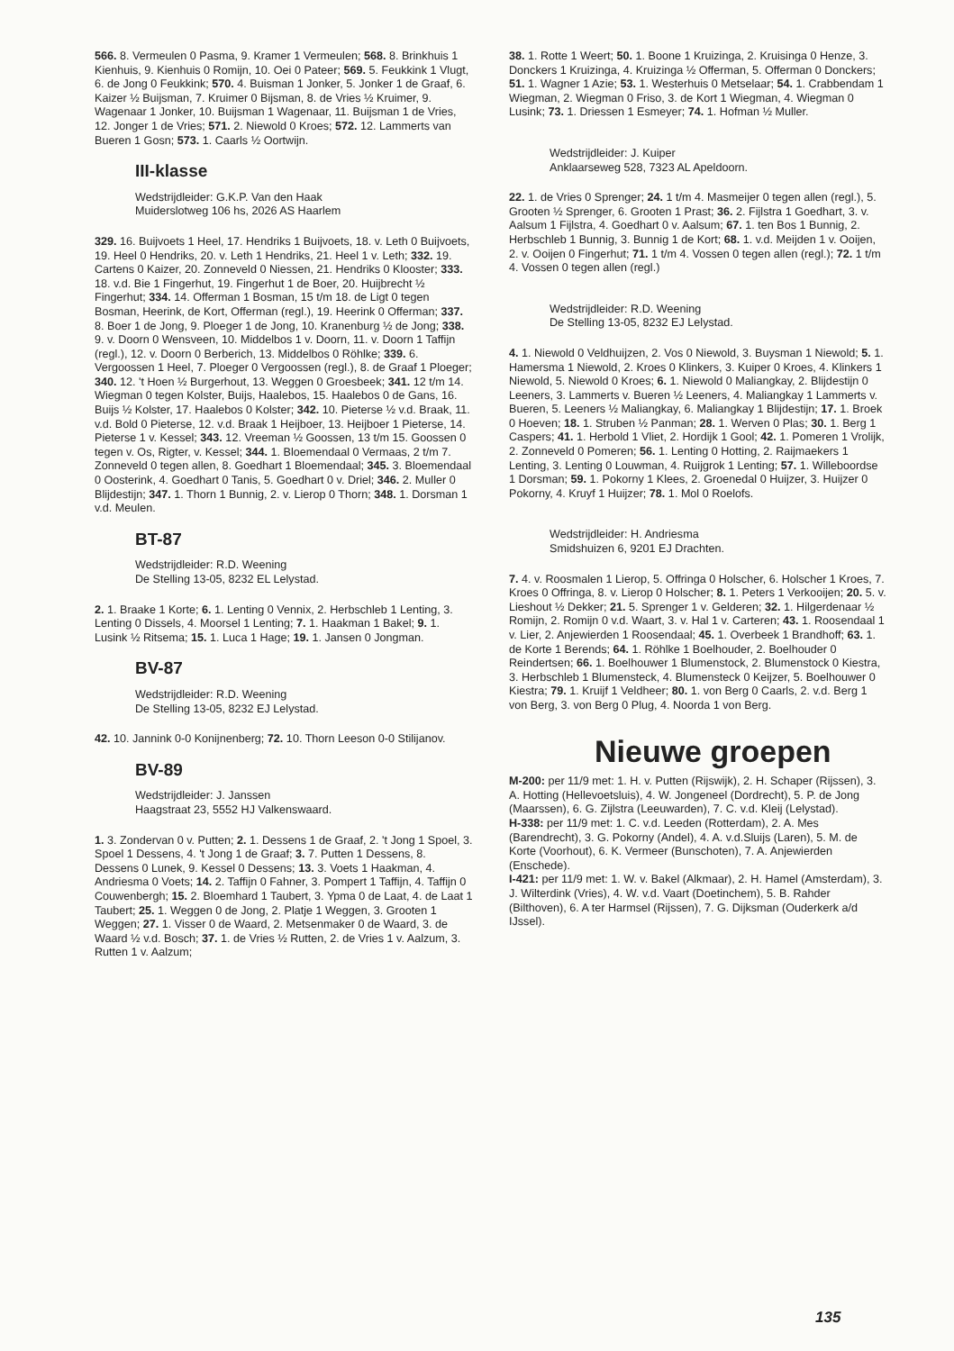566. 8. Vermeulen 0 Pasma, 9. Kramer 1 Vermeulen; 568. 8. Brinkhuis 1 Kienhuis, 9. Kienhuis 0 Romijn, 10. Oei 0 Pateer; 569. 5. Feukkink 1 Vlugt, 6. de Jong 0 Feukkink; 570. 4. Buisman 1 Jonker, 5. Jonker 1 de Graaf, 6. Kaizer ½ Buijsman, 7. Kruimer 0 Bijsman, 8. de Vries ½ Kruimer, 9. Wagenaar 1 Jonker, 10. Buijsman 1 Wagenaar, 11. Buijsman 1 de Vries, 12. Jonger 1 de Vries; 571. 2. Niewold 0 Kroes; 572. 12. Lammerts van Bueren 1 Gosn; 573. 1. Caarls ½ Oortwijn.
III-klasse
Wedstrijdleider: G.K.P. Van den Haak
Muiderslotweg 106 hs, 2026 AS Haarlem
329. 16. Buijvoets 1 Heel, 17. Hendriks 1 Buijvoets, 18. v. Leth 0 Buijvoets, 19. Heel 0 Hendriks, 20. v. Leth 1 Hendriks, 21. Heel 1 v. Leth; 332. 19. Cartens 0 Kaizer, 20. Zonneveld 0 Niessen, 21. Hendriks 0 Klooster; 333. 18. v.d. Bie 1 Fingerhut, 19. Fingerhut 1 de Boer, 20. Huijbrecht ½ Fingerhut; 334. 14. Offerman 1 Bosman, 15 t/m 18. de Ligt 0 tegen Bosman, Heerink, de Kort, Offerman (regl.), 19. Heerink 0 Offerman; 337. 8. Boer 1 de Jong, 9. Ploeger 1 de Jong, 10. Kranenburg ½ de Jong; 338. 9. v. Doorn 0 Wensveen, 10. Middelbos 1 v. Doorn, 11. v. Doorn 1 Taffijn (regl.), 12. v. Doorn 0 Berberich, 13. Middelbos 0 Röhlke; 339. 6. Vergoossen 1 Heel, 7. Ploeger 0 Vergoossen (regl.), 8. de Graaf 1 Ploeger; 340. 12. 't Hoen ½ Burgerhout, 13. Weggen 0 Groesbeek; 341. 12 t/m 14. Wiegman 0 tegen Kolster, Buijs, Haalebos, 15. Haalebos 0 de Gans, 16. Buijs ½ Kolster, 17. Haalebos 0 Kolster; 342. 10. Pieterse ½ v.d. Braak, 11. v.d. Bold 0 Pieterse, 12. v.d. Braak 1 Heijboer, 13. Heijboer 1 Pieterse, 14. Pieterse 1 v. Kessel; 343. 12. Vreeman ½ Goossen, 13 t/m 15. Goossen 0 tegen v. Os, Rigter, v. Kessel; 344. 1. Bloemendaal 0 Vermaas, 2 t/m 7. Zonneveld 0 tegen allen, 8. Goedhart 1 Bloemendaal; 345. 3. Bloemendaal 0 Oosterink, 4. Goedhart 0 Tanis, 5. Goedhart 0 v. Driel; 346. 2. Muller 0 Blijdestijn; 347. 1. Thorn 1 Bunnig, 2. v. Lierop 0 Thorn; 348. 1. Dorsman 1 v.d. Meulen.
BT-87
Wedstrijdleider: R.D. Weening
De Stelling 13-05, 8232 EL Lelystad.
2. 1. Braake 1 Korte; 6. 1. Lenting 0 Vennix, 2. Herbschleb 1 Lenting, 3. Lenting 0 Dissels, 4. Moorsel 1 Lenting; 7. 1. Haakman 1 Bakel; 9. 1. Lusink ½ Ritsema; 15. 1. Luca 1 Hage; 19. 1. Jansen 0 Jongman.
BV-87
Wedstrijdleider: R.D. Weening
De Stelling 13-05, 8232 EJ Lelystad.
42. 10. Jannink 0-0 Konijnenberg; 72. 10. Thorn Leeson 0-0 Stilijanov.
BV-89
Wedstrijdleider: J. Janssen
Haagstraat 23, 5552 HJ Valkenswaard.
1. 3. Zondervan 0 v. Putten; 2. 1. Dessens 1 de Graaf, 2. 't Jong 1 Spoel, 3. Spoel 1 Dessens, 4. 't Jong 1 de Graaf; 3. 7. Putten 1 Dessens, 8. Dessens 0 Lunek, 9. Kessel 0 Dessens; 13. 3. Voets 1 Haakman, 4. Andriesma 0 Voets; 14. 2. Taffijn 0 Fahner, 3. Pompert 1 Taffijn, 4. Taffijn 0 Couwenbergh; 15. 2. Bloemhard 1 Taubert, 3. Ypma 0 de Laat, 4. de Laat 1 Taubert; 25. 1. Weggen 0 de Jong, 2. Platje 1 Weggen, 3. Grooten 1 Weggen; 27. 1. Visser 0 de Waard, 2. Metsenmaker 0 de Waard, 3. de Waard ½ v.d. Bosch; 37. 1. de Vries ½ Rutten, 2. de Vries 1 v. Aalzum, 3. Rutten 1 v. Aalzum;
38. 1. Rotte 1 Weert; 50. 1. Boone 1 Kruizinga, 2. Kruisinga 0 Henze, 3. Donckers 1 Kruizinga, 4. Kruizinga ½ Offerman, 5. Offerman 0 Donckers; 51. 1. Wagner 1 Azie; 53. 1. Westerhuis 0 Metselaar; 54. 1. Crabbendam 1 Wiegman, 2. Wiegman 0 Friso, 3. de Kort 1 Wiegman, 4. Wiegman 0 Lusink; 73. 1. Driessen 1 Esmeyer; 74. 1. Hofman ½ Muller.
Wedstrijdleider: J. Kuiper
Anklaarseweg 528, 7323 AL Apeldoorn.
22. 1. de Vries 0 Sprenger; 24. 1 t/m 4. Masmeijer 0 tegen allen (regl.), 5. Grooten ½ Sprenger, 6. Grooten 1 Prast; 36. 2. Fijlstra 1 Goedhart, 3. v. Aalsum 1 Fijlstra, 4. Goedhart 0 v. Aalsum; 67. 1. ten Bos 1 Bunnig, 2. Herbschleb 1 Bunnig, 3. Bunnig 1 de Kort; 68. 1. v.d. Meijden 1 v. Ooijen, 2. v. Ooijen 0 Fingerhut; 71. 1 t/m 4. Vossen 0 tegen allen (regl.); 72. 1 t/m 4. Vossen 0 tegen allen (regl.)
Wedstrijdleider: R.D. Weening
De Stelling 13-05, 8232 EJ Lelystad.
4. 1. Niewold 0 Veldhuijzen, 2. Vos 0 Niewold, 3. Buysman 1 Niewold; 5. 1. Hamersma 1 Niewold, 2. Kroes 0 Klinkers, 3. Kuiper 0 Kroes, 4. Klinkers 1 Niewold, 5. Niewold 0 Kroes; 6. 1. Niewold 0 Maliangkay, 2. Blijdestijn 0 Leeners, 3. Lammerts v. Bueren ½ Leeners, 4. Maliangkay 1 Lammerts v. Bueren, 5. Leeners ½ Maliangkay, 6. Maliangkay 1 Blijdestijn; 17. 1. Broek 0 Hoeven; 18. 1. Struben ½ Panman; 28. 1. Werven 0 Plas; 30. 1. Berg 1 Caspers; 41. 1. Herbold 1 Vliet, 2. Hordijk 1 Gool; 42. 1. Pomeren 1 Vrolijk, 2. Zonneveld 0 Pomeren; 56. 1. Lenting 0 Hotting, 2. Raijmaekers 1 Lenting, 3. Lenting 0 Louwman, 4. Ruijgrok 1 Lenting; 57. 1. Willeboordse 1 Dorsman; 59. 1. Pokorny 1 Klees, 2. Groenedal 0 Huijzer, 3. Huijzer 0 Pokorny, 4. Kruyf 1 Huijzer; 78. 1. Mol 0 Roelofs.
Wedstrijdleider: H. Andriesma
Smidshuizen 6, 9201 EJ Drachten.
7. 4. v. Roosmalen 1 Lierop, 5. Offringa 0 Holscher, 6. Holscher 1 Kroes, 7. Kroes 0 Offringa, 8. v. Lierop 0 Holscher; 8. 1. Peters 1 Verkooijen; 20. 5. v. Lieshout ½ Dekker; 21. 5. Sprenger 1 v. Gelderen; 32. 1. Hilgerdenaar ½ Romijn, 2. Romijn 0 v.d. Waart, 3. v. Hal 1 v. Carteren; 43. 1. Roosendaal 1 v. Lier, 2. Anjewierden 1 Roosendaal; 45. 1. Overbeek 1 Brandhoff; 63. 1. de Korte 1 Berends; 64. 1. Röhlke 1 Boelhouder, 2. Boelhouder 0 Reindertsen; 66. 1. Boelhouwer 1 Blumenstock, 2. Blumenstock 0 Kiestra, 3. Herbschleb 1 Blumensteck, 4. Blumensteck 0 Keijzer, 5. Boelhouwer 0 Kiestra; 79. 1. Kruijf 1 Veldheer; 80. 1. von Berg 0 Caarls, 2. v.d. Berg 1 von Berg, 3. von Berg 0 Plug, 4. Noorda 1 von Berg.
Nieuwe groepen
M-200: per 11/9 met: 1. H. v. Putten (Rijswijk), 2. H. Schaper (Rijssen), 3. A. Hotting (Hellevoetsluis), 4. W. Jongeneel (Dordrecht), 5. P. de Jong (Maarssen), 6. G. Zijlstra (Leeuwarden), 7. C. v.d. Kleij (Lelystad).
H-338: per 11/9 met: 1. C. v.d. Leeden (Rotterdam), 2. A. Mes (Barendrecht), 3. G. Pokorny (Andel), 4. A. v.d.Sluijs (Laren), 5. M. de Korte (Voorhout), 6. K. Vermeer (Bunschoten), 7. A. Anjewierden (Enschede).
I-421: per 11/9 met: 1. W. v. Bakel (Alkmaar), 2. H. Hamel (Amsterdam), 3. J. Wilterdink (Vries), 4. W. v.d. Vaart (Doetinchem), 5. B. Rahder (Bilthoven), 6. A ter Harmsel (Rijssen), 7. G. Dijksman (Ouderkerk a/d IJssel).
135